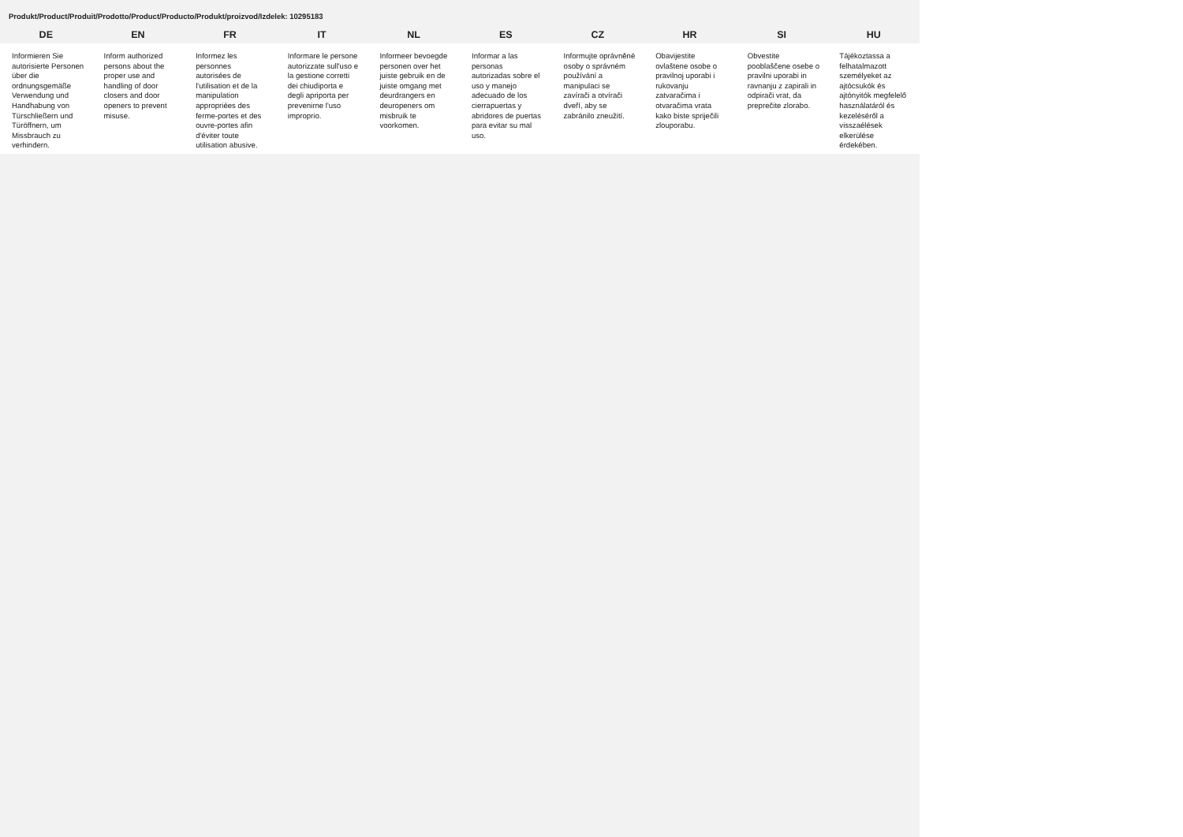Produkt/Product/Produit/Prodotto/Product/Producto/Produkt/proizvod/Izdelek: 10295183
| DE | EN | FR | IT | NL | ES | CZ | HR | SI | HU |
| --- | --- | --- | --- | --- | --- | --- | --- | --- | --- |
| Informieren Sie autorisierte Personen über die ordnungsgemäße Verwendung und Handhabung von Türschließern und Türöffnern, um Missbrauch zu verhindern. | Inform authorized persons about the proper use and handling of door closers and door openers to prevent misuse. | Informez les personnes autorisées de l'utilisation et de la manipulation appropriées des ferme-portes et des ouvre-portes afin d'éviter toute utilisation abusive. | Informare le persone autorizzate sull'uso e la gestione corretti dei chiudiporta e degli apriporta per prevenirne l'uso improprio. | Informeer bevoegde personen over het juiste gebruik en de juiste omgang met deurdrangers en deuropeners om misbruik te voorkomen. | Informar a las personas autorizadas sobre el uso y manejo adecuado de los cierrapuertas y abridores de puertas para evitar su mal uso. | Informujte oprávněné osoby o správném používání a manipulaci se zavírači a otvírači dveří, aby se zabránilo zneužití. | Obavijestite ovlaštene osobe o pravilnoj uporabi i rukovanju zatvaračima i otvaračima vrata kako biste spriječili zlouporabu. | Obvestite pooblaščene osebe o pravilni uporabi in ravnanju z zapirali in odpirači vrat, da preprečite zlorabo. | Tájékoztassa a felhatalmazott személyeket az ajtócsukók és ajtónyitók megfelelő használatáról és kezeléséről a visszaélések elkerülése érdekében. |